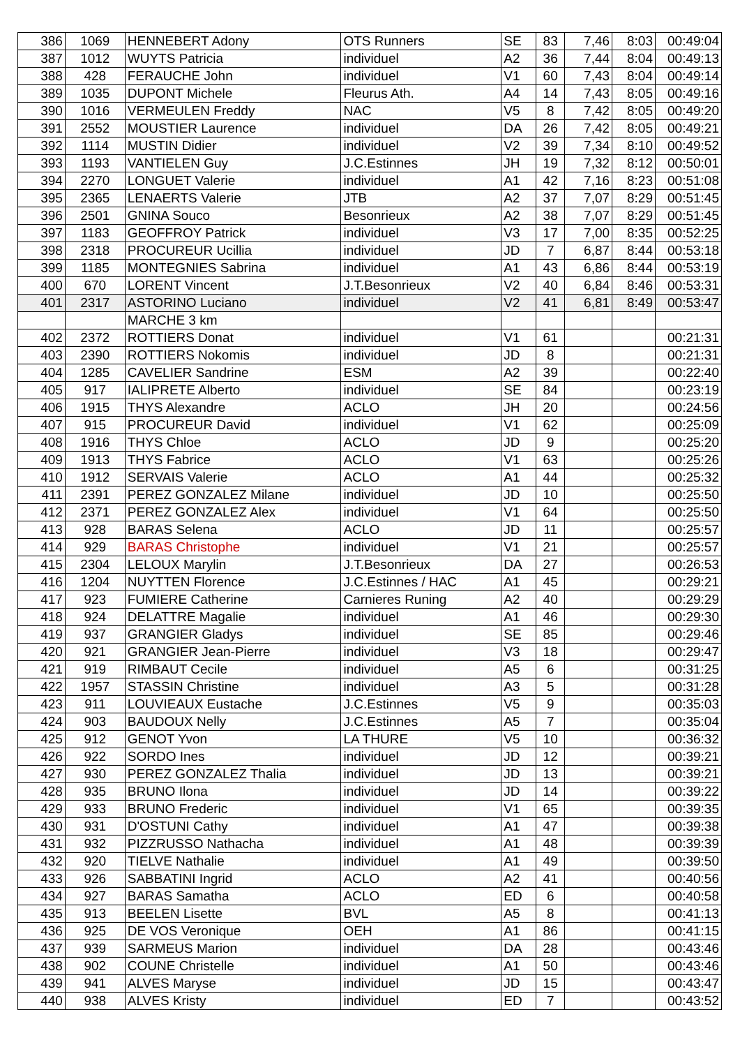| 386 | 1069 | HENNEBERT Adony | OTS Runners | SE | 83 | 7,46 | 8:03 | 00:49:04 |
| 387 | 1012 | WUYTS Patricia | individuel | A2 | 36 | 7,44 | 8:04 | 00:49:13 |
| 388 | 428 | FERAUCHE John | individuel | V1 | 60 | 7,43 | 8:04 | 00:49:14 |
| 389 | 1035 | DUPONT Michele | Fleurus Ath. | A4 | 14 | 7,43 | 8:05 | 00:49:16 |
| 390 | 1016 | VERMEULEN Freddy | NAC | V5 | 8 | 7,42 | 8:05 | 00:49:20 |
| 391 | 2552 | MOUSTIER Laurence | individuel | DA | 26 | 7,42 | 8:05 | 00:49:21 |
| 392 | 1114 | MUSTIN Didier | individuel | V2 | 39 | 7,34 | 8:10 | 00:49:52 |
| 393 | 1193 | VANTIELEN Guy | J.C.Estinnes | JH | 19 | 7,32 | 8:12 | 00:50:01 |
| 394 | 2270 | LONGUET Valerie | individuel | A1 | 42 | 7,16 | 8:23 | 00:51:08 |
| 395 | 2365 | LENAERTS Valerie | JTB | A2 | 37 | 7,07 | 8:29 | 00:51:45 |
| 396 | 2501 | GNINA Souco | Besonrieux | A2 | 38 | 7,07 | 8:29 | 00:51:45 |
| 397 | 1183 | GEOFFROY Patrick | individuel | V3 | 17 | 7,00 | 8:35 | 00:52:25 |
| 398 | 2318 | PROCUREUR Ucillia | individuel | JD | 7 | 6,87 | 8:44 | 00:53:18 |
| 399 | 1185 | MONTEGNIES Sabrina | individuel | A1 | 43 | 6,86 | 8:44 | 00:53:19 |
| 400 | 670 | LORENT Vincent | J.T.Besonrieux | V2 | 40 | 6,84 | 8:46 | 00:53:31 |
| 401 | 2317 | ASTORINO Luciano | individuel | V2 | 41 | 6,81 | 8:49 | 00:53:47 |
| | | MARCHE 3 km | | | | | | |
| 402 | 2372 | ROTTIERS Donat | individuel | V1 | 61 | | | 00:21:31 |
| 403 | 2390 | ROTTIERS Nokomis | individuel | JD | 8 | | | 00:21:31 |
| 404 | 1285 | CAVELIER Sandrine | ESM | A2 | 39 | | | 00:22:40 |
| 405 | 917 | IALIPRETE Alberto | individuel | SE | 84 | | | 00:23:19 |
| 406 | 1915 | THYS Alexandre | ACLO | JH | 20 | | | 00:24:56 |
| 407 | 915 | PROCUREUR David | individuel | V1 | 62 | | | 00:25:09 |
| 408 | 1916 | THYS Chloe | ACLO | JD | 9 | | | 00:25:20 |
| 409 | 1913 | THYS Fabrice | ACLO | V1 | 63 | | | 00:25:26 |
| 410 | 1912 | SERVAIS Valerie | ACLO | A1 | 44 | | | 00:25:32 |
| 411 | 2391 | PEREZ GONZALEZ Milane | individuel | JD | 10 | | | 00:25:50 |
| 412 | 2371 | PEREZ GONZALEZ Alex | individuel | V1 | 64 | | | 00:25:50 |
| 413 | 928 | BARAS Selena | ACLO | JD | 11 | | | 00:25:57 |
| 414 | 929 | BARAS Christophe | individuel | V1 | 21 | | | 00:25:57 |
| 415 | 2304 | LELOUX Marylin | J.T.Besonrieux | DA | 27 | | | 00:26:53 |
| 416 | 1204 | NUYTTEN Florence | J.C.Estinnes / HAC | A1 | 45 | | | 00:29:21 |
| 417 | 923 | FUMIERE Catherine | Carnieres Runing | A2 | 40 | | | 00:29:29 |
| 418 | 924 | DELATTRE Magalie | individuel | A1 | 46 | | | 00:29:30 |
| 419 | 937 | GRANGIER Gladys | individuel | SE | 85 | | | 00:29:46 |
| 420 | 921 | GRANGIER Jean-Pierre | individuel | V3 | 18 | | | 00:29:47 |
| 421 | 919 | RIMBAUT Cecile | individuel | A5 | 6 | | | 00:31:25 |
| 422 | 1957 | STASSIN Christine | individuel | A3 | 5 | | | 00:31:28 |
| 423 | 911 | LOUVIEAUX Eustache | J.C.Estinnes | V5 | 9 | | | 00:35:03 |
| 424 | 903 | BAUDOUX Nelly | J.C.Estinnes | A5 | 7 | | | 00:35:04 |
| 425 | 912 | GENOT Yvon | LA THURE | V5 | 10 | | | 00:36:32 |
| 426 | 922 | SORDO Ines | individuel | JD | 12 | | | 00:39:21 |
| 427 | 930 | PEREZ GONZALEZ Thalia | individuel | JD | 13 | | | 00:39:21 |
| 428 | 935 | BRUNO Ilona | individuel | JD | 14 | | | 00:39:22 |
| 429 | 933 | BRUNO Frederic | individuel | V1 | 65 | | | 00:39:35 |
| 430 | 931 | D'OSTUNI Cathy | individuel | A1 | 47 | | | 00:39:38 |
| 431 | 932 | PIZZRUSSO Nathacha | individuel | A1 | 48 | | | 00:39:39 |
| 432 | 920 | TIELVE Nathalie | individuel | A1 | 49 | | | 00:39:50 |
| 433 | 926 | SABBATINI Ingrid | ACLO | A2 | 41 | | | 00:40:56 |
| 434 | 927 | BARAS Samatha | ACLO | ED | 6 | | | 00:40:58 |
| 435 | 913 | BEELEN Lisette | BVL | A5 | 8 | | | 00:41:13 |
| 436 | 925 | DE VOS Veronique | OEH | A1 | 86 | | | 00:41:15 |
| 437 | 939 | SARMEUS Marion | individuel | DA | 28 | | | 00:43:46 |
| 438 | 902 | COUNE Christelle | individuel | A1 | 50 | | | 00:43:46 |
| 439 | 941 | ALVES Maryse | individuel | JD | 15 | | | 00:43:47 |
| 440 | 938 | ALVES Kristy | individuel | ED | 7 | | | 00:43:52 |